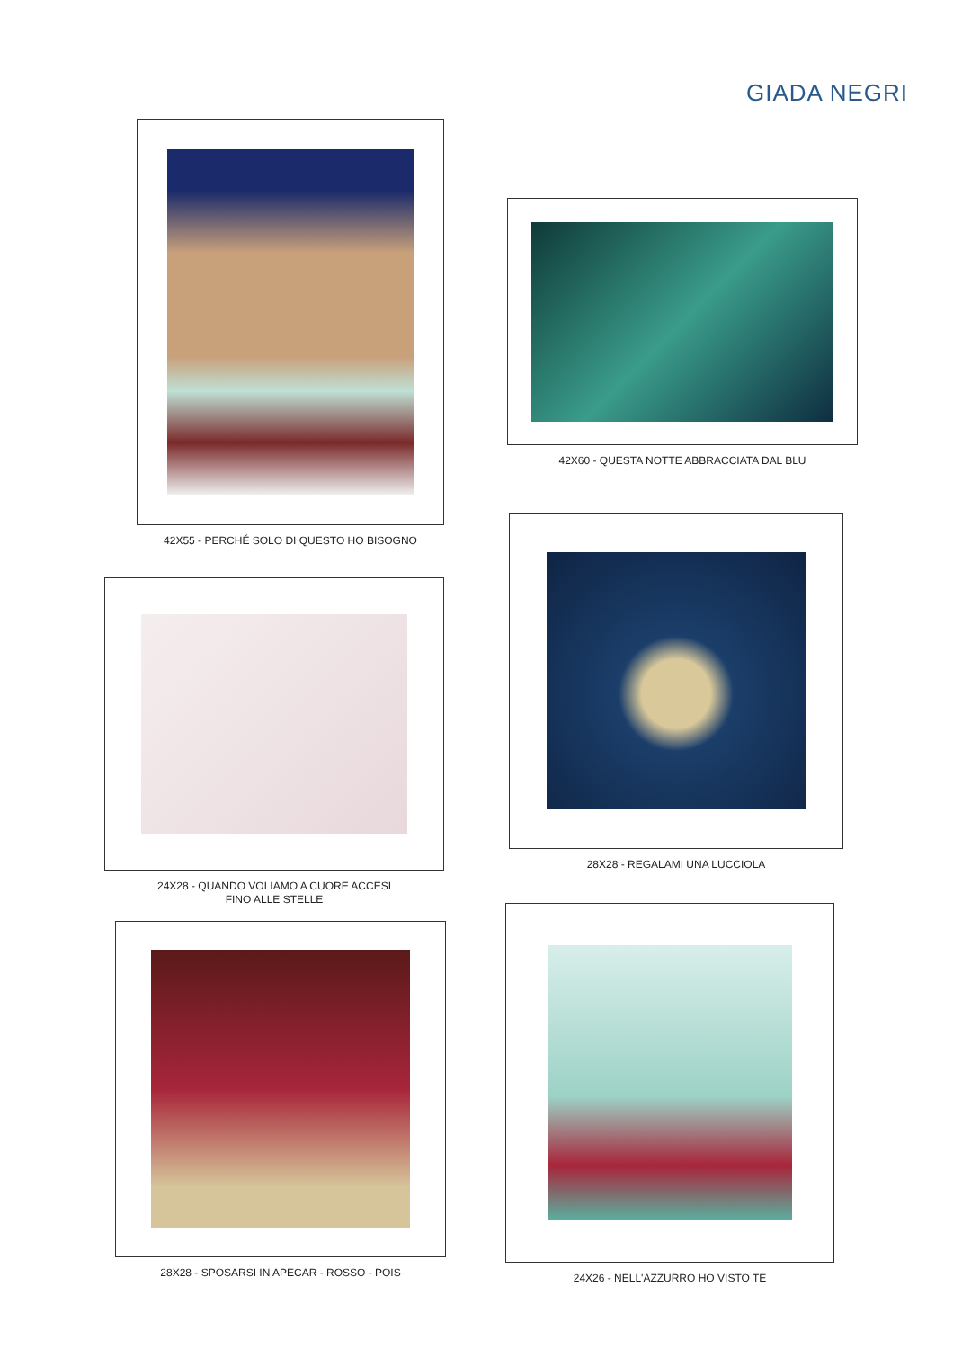GIADA NEGRI
42X55 - PERCHÉ SOLO DI QUESTO HO BISOGNO
42X60 - QUESTA NOTTE ABBRACCIATA DAL BLU
24X28 - QUANDO VOLIAMO A CUORE ACCESI
FINO ALLE STELLE
28X28 - REGALAMI UNA LUCCIOLA
28X28 - SPOSARSI IN APECAR - ROSSO - POIS
24X26 - NELL'AZZURRO HO VISTO TE